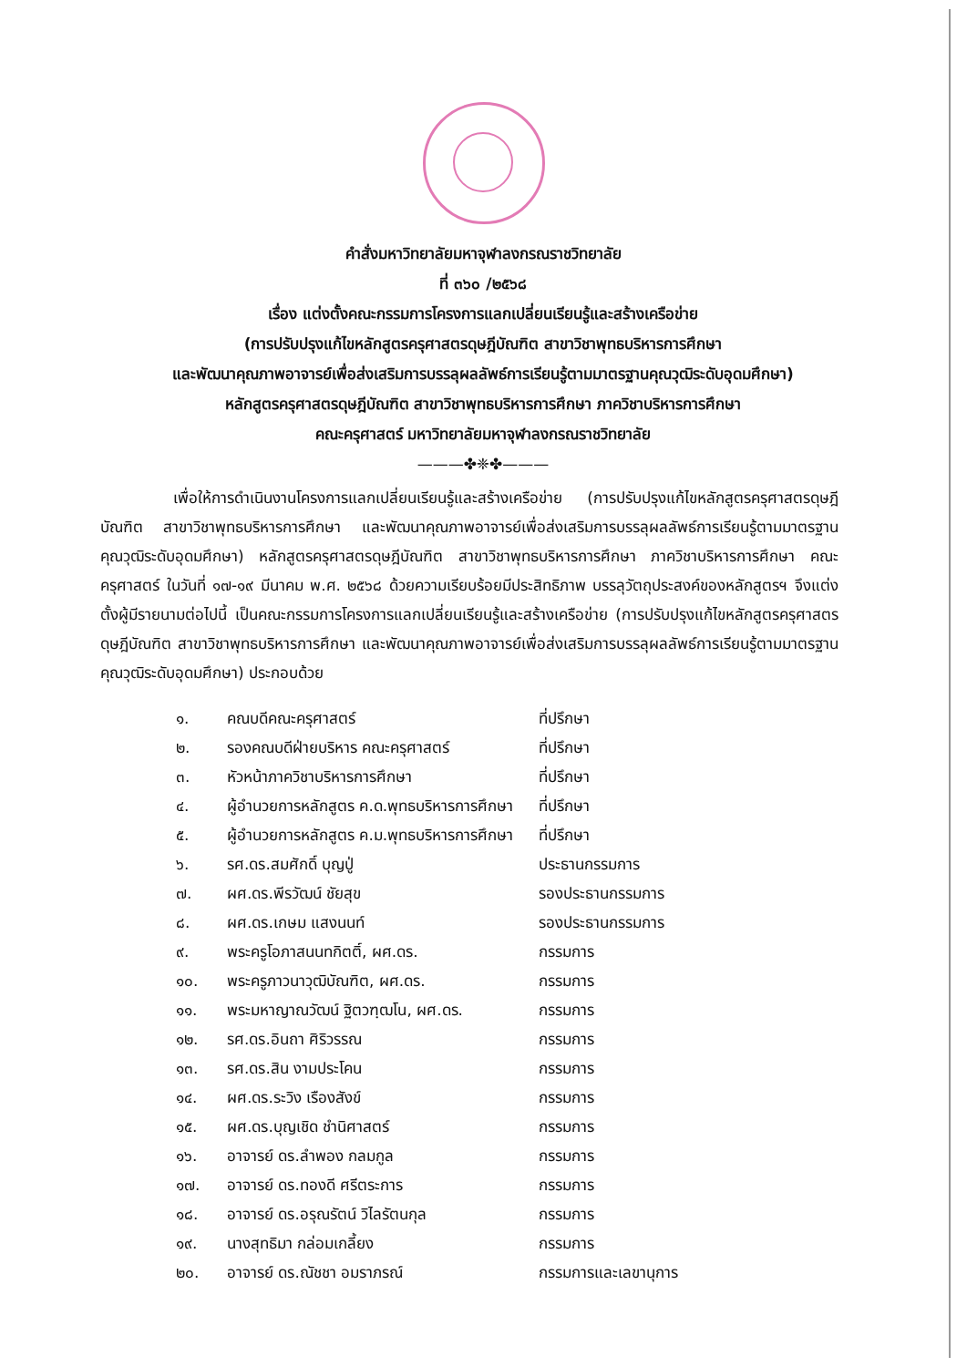คำสั่งมหาวิทยาลัยมหาจุฬาลงกรณราชวิทยาลัย
ที่ ๓๖๐ /๒๕๖๘
เรื่อง แต่งตั้งคณะกรรมการโครงการแลกเปลี่ยนเรียนรู้และสร้างเครือข่าย
(การปรับปรุงแก้ไขหลักสูตรครุศาสตรดุษฎีบัณฑิต สาขาวิชาพุทธบริหารการศึกษา
และพัฒนาคุณภาพอาจารย์เพื่อส่งเสริมการบรรลุผลลัพธ์การเรียนรู้ตามมาตรฐานคุณวุฒิระดับอุดมศึกษา)
หลักสูตรครุศาสตรดุษฎีบัณฑิต สาขาวิชาพุทธบริหารการศึกษา ภาควิชาบริหารการศึกษา
คณะครุศาสตร์ มหาวิทยาลัยมหาจุฬาลงกรณราชวิทยาลัย
———✤❈✤———
เพื่อให้การดำเนินงานโครงการแลกเปลี่ยนเรียนรู้และสร้างเครือข่าย (การปรับปรุงแก้ไขหลักสูตรครุศาสตรดุษฎีบัณฑิต สาขาวิชาพุทธบริหารการศึกษา และพัฒนาคุณภาพอาจารย์เพื่อส่งเสริมการบรรลุผลลัพธ์การเรียนรู้ตามมาตรฐานคุณวุฒิระดับอุดมศึกษา) หลักสูตรครุศาสตรดุษฎีบัณฑิต สาขาวิชาพุทธบริหารการศึกษา ภาควิชาบริหารการศึกษา คณะครุศาสตร์ ในวันที่ ๑๗-๑๙ มีนาคม พ.ศ. ๒๕๖๘ ด้วยความเรียบร้อยมีประสิทธิภาพ บรรลุวัตถุประสงค์ของหลักสูตรฯ จึงแต่งตั้งผู้มีรายนามต่อไปนี้ เป็นคณะกรรมการโครงการแลกเปลี่ยนเรียนรู้และสร้างเครือข่าย (การปรับปรุงแก้ไขหลักสูตรครุศาสตรดุษฎีบัณฑิต สาขาวิชาพุทธบริหารการศึกษา และพัฒนาคุณภาพอาจารย์เพื่อส่งเสริมการบรรลุผลลัพธ์การเรียนรู้ตามมาตรฐานคุณวุฒิระดับอุดมศึกษา) ประกอบด้วย
| ๑. | คณบดีคณะครุศาสตร์ | ที่ปรึกษา |
| ๒. | รองคณบดีฝ่ายบริหาร คณะครุศาสตร์ | ที่ปรึกษา |
| ๓. | หัวหน้าภาควิชาบริหารการศึกษา | ที่ปรึกษา |
| ๔. | ผู้อำนวยการหลักสูตร ค.ด.พุทธบริหารการศึกษา | ที่ปรึกษา |
| ๕. | ผู้อำนวยการหลักสูตร ค.ม.พุทธบริหารการศึกษา | ที่ปรึกษา |
| ๖. | รศ.ดร.สมศักดิ์ บุญปู่ | ประธานกรรมการ |
| ๗. | ผศ.ดร.พีรวัฒน์ ชัยสุข | รองประธานกรรมการ |
| ๘. | ผศ.ดร.เกษม แสงนนท์ | รองประธานกรรมการ |
| ๙. | พระครูโอภาสนนทกิตติ์, ผศ.ดร. | กรรมการ |
| ๑๐. | พระครูภาวนาวุฒิบัณฑิต, ผศ.ดร. | กรรมการ |
| ๑๑. | พระมหาญาณวัฒน์ ฐิตวฑฺฒโน, ผศ.ดร. | กรรมการ |
| ๑๒. | รศ.ดร.อินถา ศิริวรรณ | กรรมการ |
| ๑๓. | รศ.ดร.สิน งามประโคน | กรรมการ |
| ๑๔. | ผศ.ดร.ระวิง เรืองสังข์ | กรรมการ |
| ๑๕. | ผศ.ดร.บุญเชิด ชำนิศาสตร์ | กรรมการ |
| ๑๖. | อาจารย์ ดร.ลำพอง กลมกูล | กรรมการ |
| ๑๗. | อาจารย์ ดร.ทองดี ศรีตระการ | กรรมการ |
| ๑๘. | อาจารย์ ดร.อรุณรัตน์ วิไลรัตนกุล | กรรมการ |
| ๑๙. | นางสุทธิมา กล่อมเกลี้ยง | กรรมการ |
| ๒๐. | อาจารย์ ดร.ณัชชา อมราภรณ์ | กรรมการและเลขานุการ |